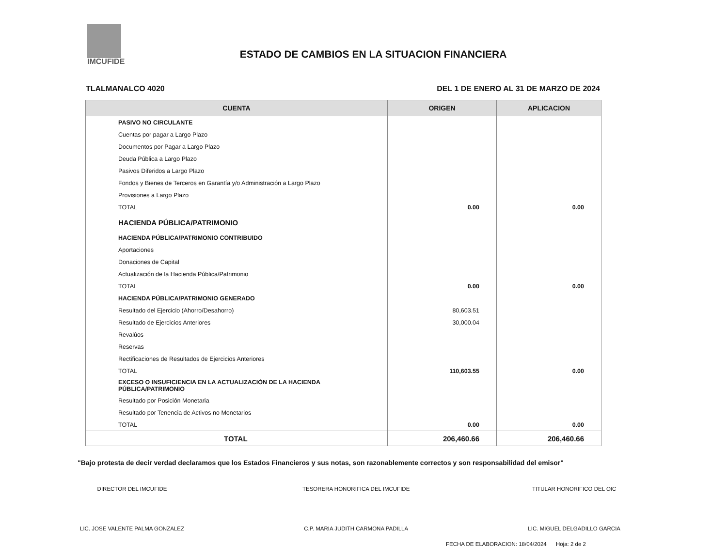IMCUFIDE
ESTADO DE CAMBIOS EN LA SITUACION FINANCIERA
TLALMANALCO 4020 DEL 1 DE ENERO AL 31 DE MARZO DE 2024
| CUENTA | ORIGEN | APLICACION |
| --- | --- | --- |
| PASIVO NO CIRCULANTE | | |
| Cuentas por pagar a Largo Plazo | | |
| Documentos por Pagar a Largo Plazo | | |
| Deuda Pública a Largo Plazo | | |
| Pasivos Diferidos a Largo Plazo | | |
| Fondos y Bienes de Terceros en Garantía y/o Administración a Largo Plazo | | |
| Provisiones a Largo Plazo | | |
| TOTAL | 0.00 | 0.00 |
| HACIENDA PÚBLICA/PATRIMONIO | | |
| HACIENDA PÚBLICA/PATRIMONIO CONTRIBUIDO | | |
| Aportaciones | | |
| Donaciones de Capital | | |
| Actualización de la Hacienda Pública/Patrimonio | | |
| TOTAL | 0.00 | 0.00 |
| HACIENDA PÚBLICA/PATRIMONIO GENERADO | | |
| Resultado del Ejercicio (Ahorro/Desahorro) | 80,603.51 | |
| Resultado de Ejercicios Anteriores | 30,000.04 | |
| Revalúos | | |
| Reservas | | |
| Rectificaciones de Resultados de Ejercicios Anteriores | | |
| TOTAL | 110,603.55 | 0.00 |
| EXCESO O INSUFICIENCIA EN LA ACTUALIZACIÓN DE LA HACIENDA PÚBLICA/PATRIMONIO | | |
| Resultado por Posición Monetaria | | |
| Resultado por Tenencia de Activos no Monetarios | | |
| TOTAL | 0.00 | 0.00 |
| TOTAL | 206,460.66 | 206,460.66 |
"Bajo protesta de decir verdad declaramos que los Estados Financieros y sus notas, son razonablemente correctos y son responsabilidad del emisor"
DIRECTOR DEL IMCUFIDE
LIC. JOSE VALENTE PALMA GONZALEZ
TESORERA HONORIFICA DEL IMCUFIDE
C.P. MARIA JUDITH CARMONA PADILLA
TITULAR HONORIFICO DEL OIC
LIC. MIGUEL DELGADILLO GARCIA
FECHA DE ELABORACION: 18/04/2024 Hoja: 2 de 2